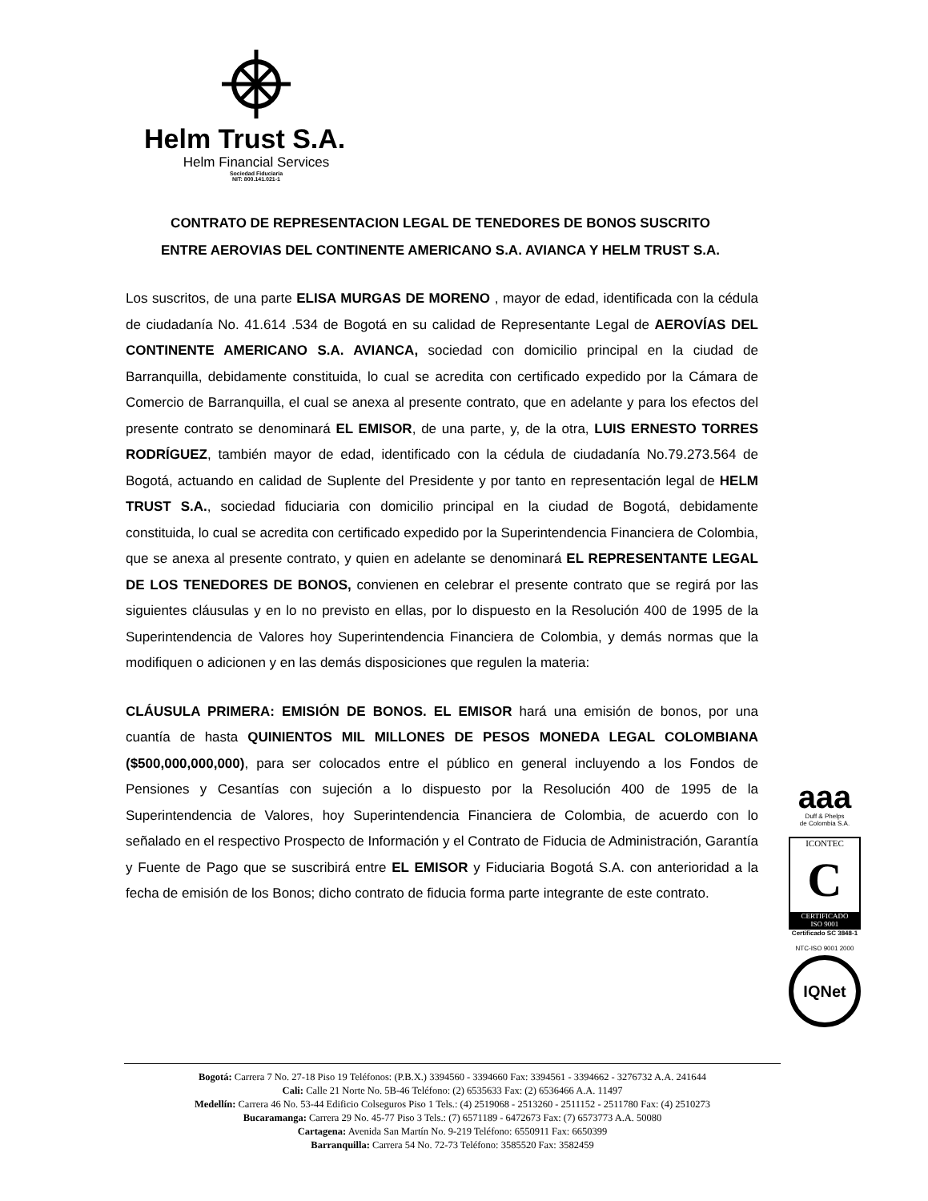Helm Trust S.A.
Helm Financial Services
Sociedad Fiduciaria
NIT: 800.141.021-1
CONTRATO DE REPRESENTACION LEGAL DE TENEDORES DE BONOS SUSCRITO
ENTRE AEROVIAS DEL CONTINENTE AMERICANO S.A. AVIANCA Y HELM TRUST S.A.
Los suscritos, de una parte ELISA MURGAS DE MORENO , mayor de edad, identificada con la cédula de ciudadanía No. 41.614 .534 de Bogotá en su calidad de Representante Legal de AEROVÍAS DEL CONTINENTE AMERICANO S.A. AVIANCA, sociedad con domicilio principal en la ciudad de Barranquilla, debidamente constituida, lo cual se acredita con certificado expedido por la Cámara de Comercio de Barranquilla, el cual se anexa al presente contrato, que en adelante y para los efectos del presente contrato se denominará EL EMISOR, de una parte, y, de la otra, LUIS ERNESTO TORRES RODRÍGUEZ, también mayor de edad, identificado con la cédula de ciudadanía No.79.273.564 de Bogotá, actuando en calidad de Suplente del Presidente y por tanto en representación legal de HELM TRUST S.A., sociedad fiduciaria con domicilio principal en la ciudad de Bogotá, debidamente constituida, lo cual se acredita con certificado expedido por la Superintendencia Financiera de Colombia, que se anexa al presente contrato, y quien en adelante se denominará EL REPRESENTANTE LEGAL DE LOS TENEDORES DE BONOS, convienen en celebrar el presente contrato que se regirá por las siguientes cláusulas y en lo no previsto en ellas, por lo dispuesto en la Resolución 400 de 1995 de la Superintendencia de Valores hoy Superintendencia Financiera de Colombia, y demás normas que la modifiquen o adicionen y en las demás disposiciones que regulen la materia:
CLÁUSULA PRIMERA: EMISIÓN DE BONOS. EL EMISOR hará una emisión de bonos, por una cuantía de hasta QUINIENTOS MIL MILLONES DE PESOS MONEDA LEGAL COLOMBIANA ($500,000,000,000), para ser colocados entre el público en general incluyendo a los Fondos de Pensiones y Cesantías con sujeción a lo dispuesto por la Resolución 400 de 1995 de la Superintendencia de Valores, hoy Superintendencia Financiera de Colombia, de acuerdo con lo señalado en el respectivo Prospecto de Información y el Contrato de Fiducia de Administración, Garantía y Fuente de Pago que se suscribirá entre EL EMISOR y Fiduciaria Bogotá S.A. con anterioridad a la fecha de emisión de los Bonos; dicho contrato de fiducia forma parte integrante de este contrato.
aaa
Duff & Phelps
de Colombia S.A.
ICONTEC
C
CERTIFICADO
ISO 9001
Certificado SC 3848-1
NTC-ISO 9001 2000
IQNet
Bogotá: Carrera 7 No. 27-18 Piso 19 Teléfonos: (P.B.X.) 3394560 - 3394660 Fax: 3394561 - 3394662 - 3276732 A.A. 241644
Cali: Calle 21 Norte No. 5B-46 Teléfono: (2) 6535633 Fax: (2) 6536466 A.A. 11497
Medellín: Carrera 46 No. 53-44 Edificio Colseguros Piso 1 Tels.: (4) 2519068 - 2513260 - 2511152 - 2511780 Fax: (4) 2510273
Bucaramanga: Carrera 29 No. 45-77 Piso 3 Tels.: (7) 6571189 - 6472673 Fax: (7) 6573773 A.A. 50080
Cartagena: Avenida San Martín No. 9-219 Teléfono: 6550911 Fax: 6650399
Barranquilla: Carrera 54 No. 72-73 Teléfono: 3585520 Fax: 3582459